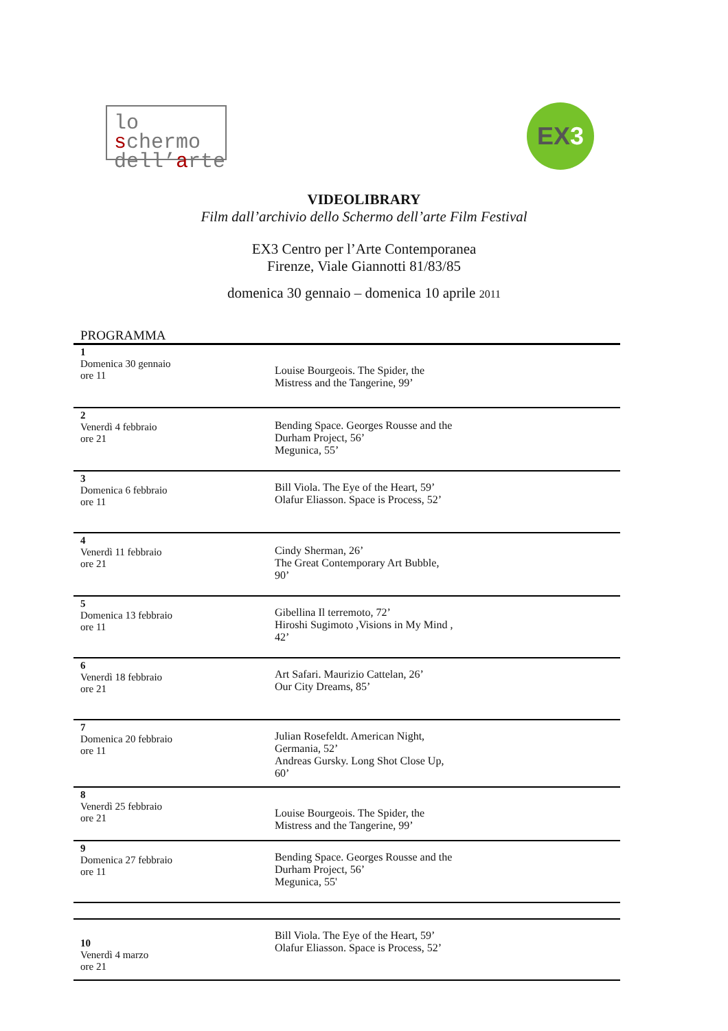lo schermo
dell’arte
EX3
VIDEOLIBRARY
Film dall’archivio dello Schermo dell’arte Film Festival
EX3 Centro per l’Arte Contemporanea
Firenze, Viale Giannotti 81/83/85
domenica 30 gennaio – domenica 10 aprile 2011
| PROGRAMMA | |
| 1 Domenica 30 gennaio ore 11 | Louise Bourgeois. The Spider, the Mistress and the Tangerine, 99’ |
| 2 Venerdì 4 febbraio ore 21 | Bending Space. Georges Rousse and the Durham Project, 56’ Megunica, 55’ |
| 3 Domenica 6 febbraio ore 11 | Bill Viola. The Eye of the Heart, 59’ Olafur Eliasson. Space is Process, 52’ |
| 4 Venerdì 11 febbraio ore 21 | Cindy Sherman, 26’ The Great Contemporary Art Bubble, 90’ |
| 5 Domenica 13 febbraio ore 11 | Gibellina Il terremoto, 72’ Hiroshi Sugimoto ,Visions in My Mind , 42’ |
| 6 Venerdì 18 febbraio ore 21 | Art Safari. Maurizio Cattelan, 26’ Our City Dreams, 85’ |
| 7 Domenica 20 febbraio ore 11 | Julian Rosefeldt. American Night, Germania, 52’ Andreas Gursky. Long Shot Close Up, 60’ |
| 8 Venerdì 25 febbraio ore 21 | Louise Bourgeois. The Spider, the Mistress and the Tangerine, 99’ |
| 9 Domenica 27 febbraio ore 11 | Bending Space. Georges Rousse and the Durham Project, 56’ Megunica, 55' |
| 10 Venerdì 4 marzo ore 21 | Bill Viola. The Eye of the Heart, 59’ Olafur Eliasson. Space is Process, 52’ |